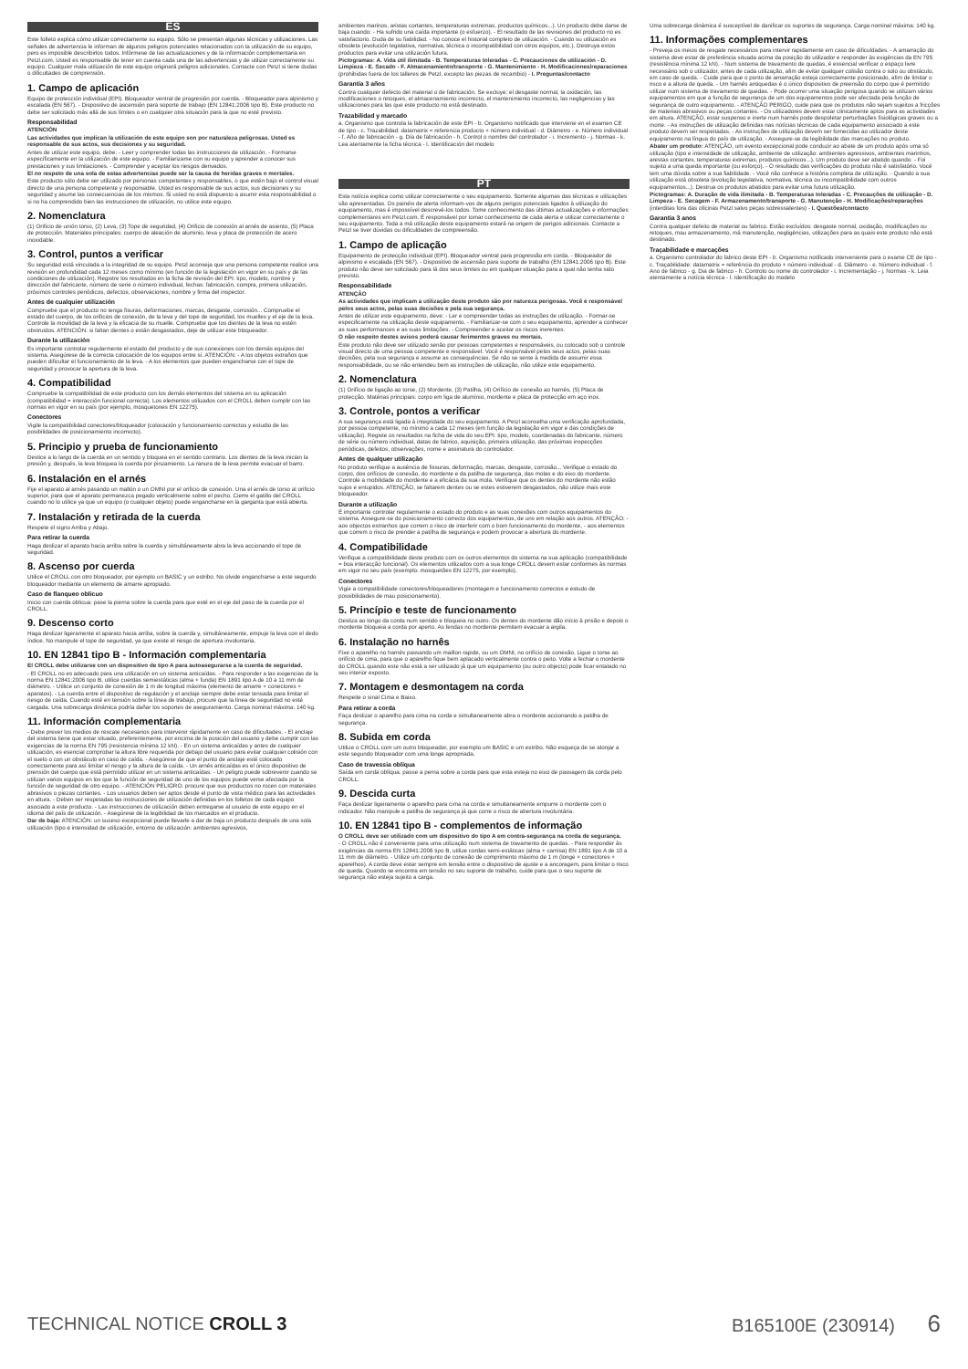ES
Este folleto explica cómo utilizar correctamente su equipo. Sólo se presentan algunas técnicas y utilizaciones. Las señales de advertencia le informan de algunos peligros potenciales relacionados con la utilización de su equipo, pero es imposible describirlos todos. Infórmese de las actualizaciones y de la información complementaria en Petzl.com. Usted es responsable de tener en cuenta cada una de las advertencias y de utilizar correctamente su equipo. Cualquier mala utilización de este equipo originará peligros adicionales. Contacte con Petzl si tiene dudas o dificultades de comprensión.
1. Campo de aplicación
Equipo de protección individual (EPI). Bloqueador ventral de progresión por cuerda. - Bloqueador para alpinismo y escalada (EN 567). - Dispositivo de ascensión para soporte de trabajo (EN 12841:2006 tipo B). Este producto no debe ser solicitado más allá de sus límites o en cualquier otra situación para la que no esté previsto.
Responsabilidad
ATENCIÓN
Las actividades que implican la utilización de este equipo son por naturaleza peligrosas. Usted es responsable de sus actos, sus decisiones y su seguridad.
Antes de utilizar este equipo, debe: - Leer y comprender todas las instrucciones de utilización. - Formarse específicamente en la utilización de este equipo. - Familiarizarse con su equipo y aprender a conocer sus prestaciones y sus limitaciones. - Comprender y aceptar los riesgos derivados.
El no respeto de una sola de estas advertencias puede ser la causa de heridas graves o mortales.
Este producto sólo debe ser utilizado por personas competentes y responsables, o que estén bajo el control visual directo de una persona competente y responsable. Usted es responsable de sus actos, sus decisiones y su seguridad y asume las consecuencias de los mismos. Si usted no está dispuesto a asumir esta responsabilidad o si no ha comprendido bien las instrucciones de utilización, no utilice este equipo.
2. Nomenclatura
(1) Orificio de unión torso, (2) Leva, (3) Tope de seguridad, (4) Orificio de conexión al arnés de asiento, (5) Placa de protección. Materiales principales: cuerpo de aleación de aluminio, leva y placa de protección de acero inoxidable.
3. Control, puntos a verificar
Su seguridad está vinculada a la integridad de su equipo. Petzl aconseja que una persona competente realice una revisión en profundidad cada 12 meses como mínimo (en función de la legislación en vigor en su país y de las condiciones de utilización). Registre los resultados en la ficha de revisión del EPI: tipo, modelo, nombre y dirección del fabricante, número de serie o número individual, fechas: fabricación, compra, primera utilización, próximos controles periódicos, defectos, observaciones, nombre y firma del inspector.
Antes de cualquier utilización
Compruebe que el producto no tenga fisuras, deformaciones, marcas, desgaste, corrosión... Compruebe el estado del cuerpo, de los orificios de conexión, de la leva y del tope de seguridad, los muelles y el eje de la leva. Controle la movilidad de la leva y la eficacia de su muelle. Compruebe que los dientes de la leva no estén obstruidos. ATENCIÓN: si faltan dientes o están desgastados, deje de utilizar este bloqueador.
Durante la utilización
Es importante controlar regularmente el estado del producto y de sus conexiones con los demás equipos del sistema. Asegúrese de la correcta colocación de los equipos entre sí. ATENCIÓN: - A los objetos extraños que pueden dificultar el funcionamiento de la leva. - A los elementos que pueden engancharse con el tope de seguridad y provocar la apertura de la leva.
4. Compatibilidad
Compruebe la compatibilidad de este producto con los demás elementos del sistema en su aplicación (compatibilidad = interacción funcional correcta). Los elementos utilizados con el CROLL deben cumplir con las normas en vigor en su país (por ejemplo, mosquetones EN 12275).
Conectores
Vigile la compatibilidad conectores/bloqueador (colocación y funcionamiento correctos y estudio de las posibilidades de posicionamiento incorrecto).
5. Principio y prueba de funcionamiento
Deslice a lo largo de la cuerda en un sentido y bloquea en el sentido contrario. Los dientes de la leva inician la presión y, después, la leva bloquea la cuerda por pinzamiento. La ranura de la leva permite evacuar el barro.
6. Instalación en el arnés
Fije el aparato al arnés pasando un mallón o un OMNI por el orificio de conexión. Una el arnés de torso al orificio superior, para que el aparato permanezca pegado verticalmente sobre el pecho. Cierre el gatillo del CROLL cuando no lo utilice ya que un equipo (o cualquier objeto) puede engancharse en la garganta que está abierta.
7. Instalación y retirada de la cuerda
Respete el signo Arriba y Abajo.
Para retirar la cuerda
Haga deslizar el aparato hacia arriba sobre la cuerda y simultáneamente abra la leva accionando el tope de seguridad.
8. Ascenso por cuerda
Utilice el CROLL con otro bloqueador, por ejemplo un BASIC y un estribo. No olvide engancharse a este segundo bloqueador mediante un elemento de amarre apropiado.
Caso de flanqueo oblicuo
Inicio con cuerda oblicua: pase la pierna sobre la cuerda para que esté en el eje del paso de la cuerda por el CROLL.
9. Descenso corto
Haga deslizar ligeramente el aparato hacia arriba, sobre la cuerda y, simultáneamente, empuje la leva con el dedo índice. No manipule el tope de seguridad, ya que existe el riesgo de apertura involuntaria.
10. EN 12841 tipo B - Información complementaria
El CROLL debe utilizarse con un dispositivo de tipo A para autoasegurarse a la cuerda de seguridad.
- El CROLL no es adecuado para una utilización en un sistema anticaídas. - Para responder a las exigencias de la norma EN 12841:2006 tipo B, utilice cuerdas semiestáticas (alma + funda) EN 1891 tipo A de 10 a 11 mm de diámetro. - Utilice un conjunto de conexión de 1 m de longitud máxima (elemento de amarre + conectores + aparatos). - La cuerda entre el dispositivo de regulación y el anclaje siempre debe estar tensada para limitar el riesgo de caída. Cuando esté en tensión sobre la línea de trabajo, procure que la línea de seguridad no esté cargada. Una sobrecarga dinámica podría dañar los soportes de aseguramiento. Carga nominal máxima: 140 kg.
11. Información complementaria
- Debe prever los medios de rescate necesarios para intervenir rápidamente en caso de dificultades. - El anclaje del sistema tiene que estar situado, preferentemente, por encima de la posición del usuario y debe cumplir con las exigencias de la norma EN 795 (resistencia mínima 12 kN). - En un sistema anticaídas y antes de cualquier utilización, es esencial comprobar la altura libre requerida por debajo del usuario para evitar cualquier colisión con el suelo o con un obstáculo en caso de caída. - Asegúrese de que el punto de anclaje esté colocado correctamente para así limitar el riesgo y la altura de la caída. - Un arnés anticaídas es el único dispositivo de prensión del cuerpo que está permitido utilizar en un sistema anticaídas. - Un peligro puede sobrevenir cuando se utilizan varios equipos en los que la función de seguridad de uno de los equipos puede verse afectada por la función de seguridad de otro equipo. - ATENCIÓN PELIGRO: procure que sus productos no rocen con materiales abrasivos o piezas cortantes. - Los usuarios deben ser aptos desde el punto de vista médico para las actividades en altura. - Deben ser respetadas las instrucciones de utilización definidas en los folletos de cada equipo asociado a este producto. - Las instrucciones de utilización deben entregarse al usuario de este equipo en el idioma del país de utilización. - Asegúrese de la legibilidad de los marcados en el producto.
Dar de baja: ATENCIÓN: un suceso excepcional puede llevarle a dar de baja un producto después de una sola utilización (tipo e intensidad de utilización, entorno de utilización: ambientes agresivos,
ambientes marinos, aristas cortantes, temperaturas extremas, productos químicos...). Un producto debe darse de baja cuando: - Ha sufrido una caída importante (o esfuerzo). - El resultado de las revisiones del producto no es satisfactorio. Duda de su fiabilidad. - No conoce el historial completo de utilización. - Cuando su utilización es obsoleta (evolución legislativa, normativa, técnica o incompatibilidad con otros equipos, etc.). Destruya estos productos para evitar una utilización futura.
Pictogramas: A. Vida útil ilimitada - B. Temperaturas toleradas - C. Precauciones de utilización - D. Limpieza - E. Secado - F. Almacenamiento/transporte - G. Mantenimiento - H. Modificaciones/reparaciones (prohibidas fuera de los talleres de Petzl, excepto las piezas de recambio) - I. Preguntas/contacto
Garantía 3 años
Contra cualquier defecto del material o de fabricación. Se excluye: el desgaste normal, la oxidación, las modificaciones o retoques, el almacenamiento incorrecto, el mantenimiento incorrecto, las negligencias y las utilizaciones para las que este producto no está destinado.
Trazabilidad y marcado
a. Organismo que controla la fabricación de este EPI - b. Organismo notificado que interviene en el examen CE de tipo - c. Trazabilidad: datamatrix = referencia producto + número individual - d. Diámetro - e. Número individual - f. Año de fabricación - g. Día de fabricación - h. Control o nombre del controlador - i. Incremento - j. Normas - k. Lea atentamente la ficha técnica - l. Identificación del modelo
PT
Esta notícia explica como utilizar correctamente o seu equipamento. Somente algumas das técnicas e utilizações são apresentadas. Os painéis de alerta informam-vos de alguns perigos potenciais ligados à utilização do equipamento, mas é impossível descrevê-los todos. Tome conhecimento das últimas actualizações e informações complementares em Petzl.com. É responsável por tomar conhecimento de cada alerta e utilizar correctamente o seu equipamento. Toda a má utilização deste equipamento estará na origem de perigos adicionais. Contacte a Petzl se tiver dúvidas ou dificuldades de compreensão.
1. Campo de aplicação
Equipamento de protecção individual (EPI). Bloqueador ventral para progressão em corda. - Bloqueador de alpinismo e escalada (EN 567). - Dispositivo de ascensão para suporte de trabalho (EN 12841:2006 tipo B). Este produto não deve ser solicitado para lá dos seus limites ou em qualquer situação para a qual não tenha sido previsto.
Responsabilidade
ATENÇÃO
As actividades que implicam a utilização deste produto são por natureza perigosas. Você é responsável pelos seus actos, pelas suas decisões e pela sua segurança.
Antes de utilizar este equipamento, deve: - Ler e compreender todas as instruções de utilização. - Formar-se especificamente na utilização deste equipamento. - Familiarizar-se com o seu equipamento, aprender a conhecer as suas performances e as suas limitações. - Compreender e aceitar os riscos inerentes.
O não respeito destes avisos poderá causar ferimentos graves ou mortais.
Este produto não deve ser utilizado senão por pessoas competentes e responsáveis, ou colocado sob o controle visual directo de uma pessoa competente e responsável. Você é responsável pelos seus actos, pelas suas decisões, pela sua segurança e assume as consequências. Se não se sente à medida de assumir essa responsabilidade, ou se não entendeu bem as instruções de utilização, não utilize este equipamento.
2. Nomenclatura
(1) Orifício de ligação ao torse, (2) Mordente, (3) Patilha, (4) Orifício de conexão ao harnês, (5) Placa de protecção. Matérias principais: corpo em liga de alumínio, mordente e placa de protecção em aço inox.
3. Controle, pontos a verificar
A sua segurança está ligada à integridade do seu equipamento. A Petzl aconselha uma verificação aprofundada, por pessoa competente, no mínimo a cada 12 meses (em função da legislação em vigor e das condições de utilização). Registe os resultados na ficha de vida do seu EPI: tipo, modelo, coordenadas do fabricante, número de série ou número individual, datas de fabrico, aquisição, primeira utilização, das próximas inspecções periódicas, defeitos, observações, nome e assinatura do controlador.
Antes de qualquer utilização
No produto verifique a ausência de fissuras, deformação, marcas, desgaste, corrosão... Verifique o estado do corpo, dos orifícios de conexão, do mordente e da patilha de segurança, das molas e do eixo do mordente. Controle a mobilidade do mordente e a eficácia da sua mola. Verifique que os dentes do mordente não estão sujos e entupidos. ATENÇÃO, se faltarem dentes ou se estes estiverem desgastados, não utilize mais este bloqueador.
Durante a utilização
É importante controlar regularmente o estado do produto e as suas conexões com outros equipamentos do sistema. Assegure-se do posicionamento correcto dos equipamentos, de uns em relação aos outros. ATENÇÃO: - aos objectos estranhos que correm o risco de interferir com o bom funcionamento do mordente, - aos elementos que correm o risco de prender a patilha de segurança e podem provocar a abertura do mordente.
4. Compatibilidade
Verifique a compatibilidade deste produto com os outros elementos do sistema na sua aplicação (compatibilidade = boa interacção funcional). Os elementos utilizados com a sua longe CROLL devem estar conformes às normas em vigor no seu país (exemplo: mosquetões EN 12275, por exemplo).
Conectores
Vigie a compatibilidade conectores/bloqueadores (montagem e funcionamento correctos e estudo de possibilidades de mau posicionamento).
5. Princípio e teste de funcionamento
Desliza ao longo da corda num sentido e bloqueia no outro. Os dentes do mordente dão início à prisão e depois o mordente bloqueia a corda por aperto. As fendas no mordente permitem evacuar a argila.
6. Instalação no harnês
Fixe o aparelho no harnês passando um maillon rapide, ou um OMNI, no orifício de conexão. Ligue o torse ao orifício de cima, para que o aparelho fique bem aplacado verticalmente contra o peito. Volte a fechar o mordente do CROLL quando este não está a ser utilizado já que um equipamento (ou outro objecto) pode ficar entalado no seu interior exposto.
7. Montagem e desmontagem na corda
Respeite o sinal Cima e Baixo.
Para retirar a corda
Faça deslizar o aparelho para cima na corda e simultaneamente abra o mordente accionando a patilha de segurança.
8. Subida em corda
Utilize o CROLL com um outro bloqueador, por exemplo um BASIC e um estribo. Não esqueça de se alonjar a este segundo bloqueador com uma longe apropriada.
Caso de travessia oblíqua
Saída em corda oblíqua: passe a perna sobre a corda para que esta esteja no eixo de passagem da corda pelo CROLL.
9. Descida curta
Faça deslizar ligeiramente o aparelho para cima na corda e simultaneamente empurre o mordente com o indicador. Não manipule a patilha de segurança já que corre o risco de abertura involuntária.
10. EN 12841 tipo B - complementos de informação
O CROLL deve ser utilizado com um dispositivo do tipo A em contra-segurança na corda de segurança.
- O CROLL não é conveniente para uma utilização num sistema de travamento de quedas. - Para responder às exigências da norma EN 12841:2006 tipo B, utilize cordas semi-estáticas (alma + camisa) EN 1891 tipo A de 10 a 11 mm de diâmetro. - Utilize um conjunto de conexão de comprimento máximo de 1 m (longe + conectores + aparelhos). A corda deve estar sempre em tensão entre o dispositivo de ajuste e a ancoragem, para limitar o risco de queda. Quando se encontra em tensão no seu suporte de trabalho, cuide para que o seu suporte de segurança não esteja sujeito a carga.
Uma sobrecarga dinâmica é susceptível de danificar os suportes de segurança. Carga nominal máxima: 140 kg.
11. Informações complementares
- Preveja os meios de resgate necessários para intervir rapidamente em caso de dificuldades. - A amarração do sistema deve estar de preferência situada acima da posição do utilizador e responder às exigências da EN 795 (resistência mínima 12 kN). - Num sistema de travamento de quedas, é essencial verificar o espaço livre necessário sob o utilizador, antes de cada utilização, afim de evitar qualquer colisão contra o solo ou obstáculo, em caso de queda. - Cuide para que o ponto de amarração esteja correctamente posicionado, afim de limitar o risco e a altura de queda. - Um harnês antiquedas é o único dispositivo de preensão do corpo que é permitido utilizar num sistema de travamento de quedas. - Pode ocorrer uma situação perigosa quando se utilizam vários equipamentos em que a função de segurança de um dos equipamentos pode ser afectada pela função de segurança de outro equipamento. - ATENÇÃO PERIGO, cuide para que os produtos não sejam sujeitos a fricções de materiais abrasivos ou peças cortantes. - Os utilizadores devem estar clinicamente aptos para as actividades em altura. ATENÇÃO, estar suspenso e inerte num harnês pode despoletar perturbações fisiológicas graves ou a morte. - As instruções de utilização definidas nas notícias técnicas de cada equipamento associado a este produto devem ser respeitadas. - As instruções de utilização devem ser fornecidas ao utilizador deste equipamento na língua do país de utilização. - Assegure-se da legibilidade das marcações no produto.
Abater um produto: ATENÇÃO, um evento excepcional pode conduzir ao abate de um produto após uma só utilização (tipo e intensidade de utilização, ambiente de utilização: ambientes agressivos, ambientes marinhos, arestas cortantes, temperaturas extremas, produtos químicos...). Um produto deve ser abatido quando: - Foi sujeito a uma queda importante (ou esforço). - O resultado das verificações do produto não é satisfatório. Você tem uma dúvida sobre a sua fiabilidade. - Você não conhece a história completa de utilização. - Quando a sua utilização está obsoleta (evolução legislativa, normativa, técnica ou incompatibilidade com outros equipamentos...). Destrua os produtos abatidos para evitar uma futura utilização.
Pictogramas: A. Duração de vida ilimitada - B. Temperaturas toleradas - C. Precauções de utilização - D. Limpeza - E. Secagem - F. Armazenamento/transporte - G. Manutenção - H. Modificações/reparações (interditas fora das oficinas Petzl salvo peças sobressalentes) - I. Questões/contacto
Garantia 3 anos
Contra qualquer defeito de material ou fabrico. Estão excluídos: desgaste normal, oxidação, modificações ou retoques, mau armazenamento, má manutenção, negligências, utilizações para as quais este produto não está destinado.
Traçabilidade e marcações
a. Organismo controlador do fabrico deste EPI - b. Organismo notificado interveniente para o exame CE de tipo - c. Traçabilidade: datamatrix = referência do produto + número individual - d. Diâmetro - e. Número individual - f. Ano de fabrico - g. Dia de fabrico - h. Controlo ou nome do controlador - i. Incrementação - j. Normas - k. Leia atentamente a notícia técnica - l. Identificação do modelo
TECHNICAL NOTICE CROLL 3 B165100E (230914) 6